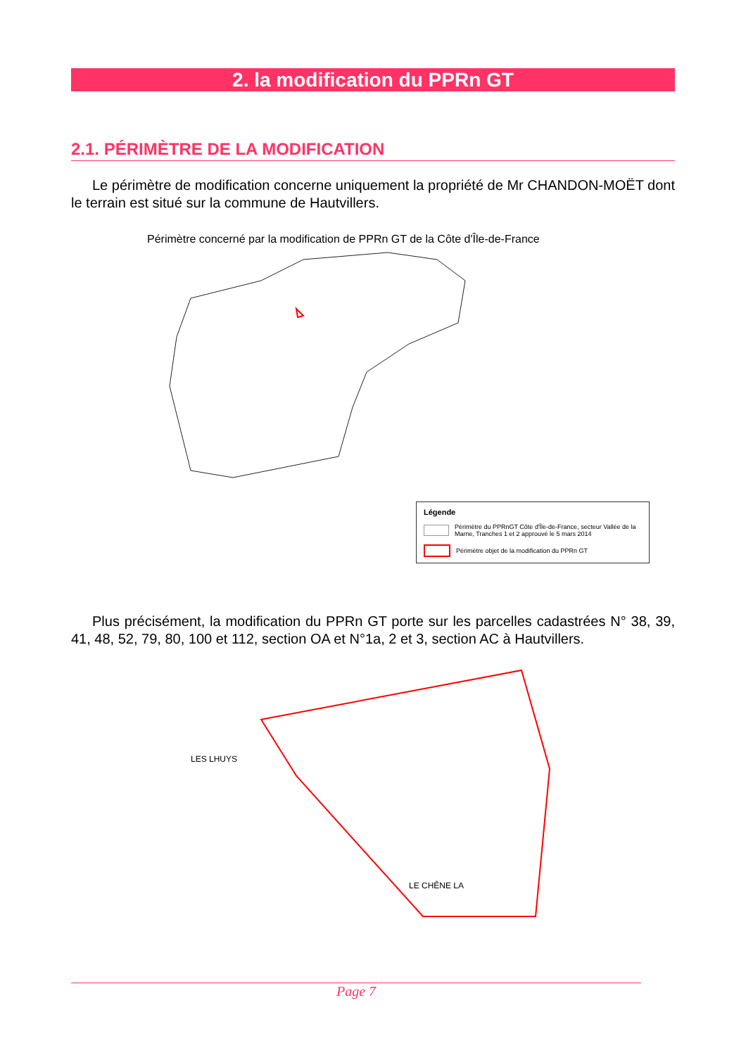2. la modification du PPRn GT
2.1. PÉRIMÈTRE DE LA MODIFICATION
Le périmètre de modification concerne uniquement la propriété de Mr CHANDON-MOËT dont le terrain est situé sur la commune de Hautvillers.
Périmètre concerné par la modification de PPRn GT de la Côte d'Île-de-France
Légende
Périmètre du PPRnGT Côte d'Île-de-France, secteur Vallée de la Marne, Tranches 1 et 2 approuvé le 5 mars 2014
Périmètre objet de la modification du PPRn GT
Plus précisément, la modification du PPRn GT porte sur les parcelles cadastrées N° 38, 39, 41, 48, 52, 79, 80, 100 et 112, section OA et N°1a, 2 et 3, section AC à Hautvillers.
LES LHUYS
LE CHÊNE LA
Page 7